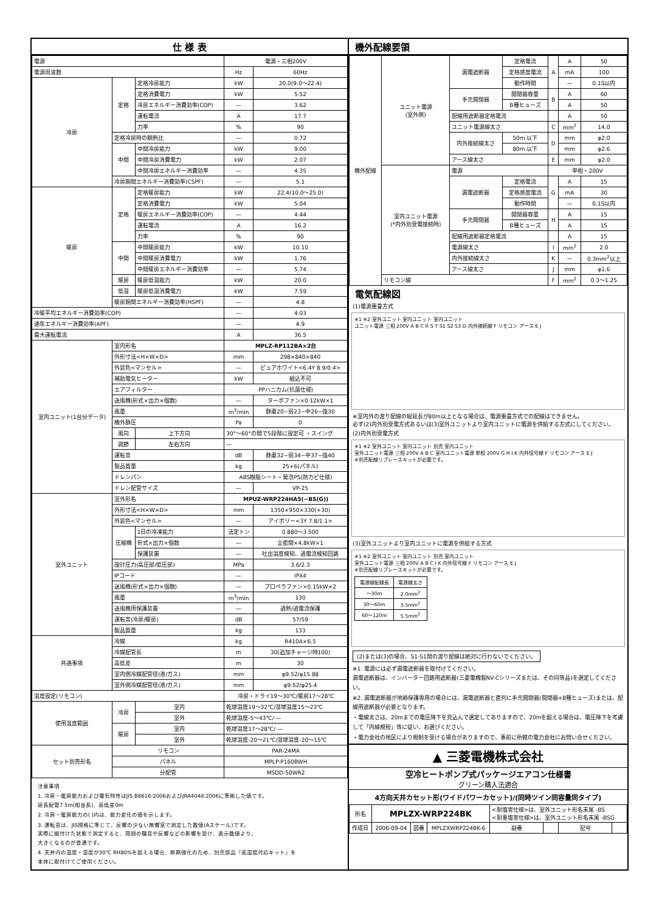仕 様 表
| 電源 | | | 電源・三相200V | |
| 電源周波数 | | | Hz | 60Hz |
| 冷房 | 定格 | 定格冷房能力 | kW | 20.0(9.0〜22.4) |
| | | 定格消費電力 | kW | 5.52 |
| | | 冷房エネルギー消費効率(COP) | — | 3.62 |
| | | 運転電流 | A | 17.7 |
| | | 力率 | % | 90 |
| | 定格冷房時の顕熱比 | | — | 0.72 |
| | 中間 | 中間冷房能力 | kW | 9.00 |
| | | 中間冷房消費電力 | kW | 2.07 |
| | | 中間冷房エネルギー消費効率 | — | 4.35 |
| | 冷房期間エネルギー消費効率(CSPF) | | — | 5.1 |
| 暖房 | 定格 | 定格暖房能力 | kW | 22.4(10.0〜25.0) |
| | | 定格消費電力 | kW | 5.04 |
| | | 暖房エネルギー消費効率(COP) | — | 4.44 |
| | | 運転電流 | A | 16.2 |
| | | 力率 | % | 90 |
| | 中間 | 中間暖房能力 | kW | 10.10 |
| | | 中間暖房消費電力 | kW | 1.76 |
| | | 中間暖房エネルギー消費効率 | — | 5.74 |
| | 暖房 | 暖房低温能力 | kW | 20.0 |
| | 低温 | 暖房低温消費電力 | kW | 7.59 |
| | 暖房期間エネルギー消費効率(HSPF) | | — | 4.8 |
| 冷暖平均エネルギー消費効率(COP) | | | — | 4.03 |
| 通年エネルギー消費効率(APF) | | | — | 4.9 |
| 最大運転電流 | | | A | 36.5 |
| 室内ユニット(1台分データ) | 室内形名 | | MPLZ-RP112BA×2台 | |
| | 外形寸法<H×W×D> | | mm | 298×840×840 |
| | 外装色<マンセル> | | — | ピュアホワイト<6.4Y 8.9/0.4> |
| | 補助電気ヒーター | | kW | 組込不可 |
| | エアフィルター | | PPハニカム(抗菌仕様) | |
| | 送風機(形式×出力×個数) | | — | ターボファン×0.12kW×1 |
| | 風量 | | m<sup>3</sup>/min | 静粛20−弱23−中26−強30 |
| | 機外静圧 | | Pa | 0 |
| | 風向 | 上下方向 | 30°〜60°の間で5段階に設定可 ・スイング | |
| | 調節 | 左右方向 | — | |
| | 運転音 | | dB | 静粛32−弱34−中37−強40 |
| | 製品質量 | | kg | 25+6(パネル) |
| | ドレンパン | | ABS樹脂シート・発泡PS(防カビ仕様) | |
| | ドレン配管サイズ | | — | VP-25 |
| 室外ユニット | 室外形名 | | MPUZ-WRP224HA5(−BS(G)) | |
| | 外形寸法<H×W×D> | | mm | 1350×950×330(+30) |
| | 外装色<マンセル> | | — | アイボリー<3Y 7.8/1.1> |
| | 圧縮機 | 1日の冷凍能力 | 法定トン | 0.880〜3.500 |
| | | 形式×出力×個数 | — | 全密閉×4.8kW×1 |
| | | 保護装置 | — | 吐出温度検知、過電流検知回路 |
| | 設計圧力(高圧部/低圧部) | | MPa | 3.6/2.3 |
| | IPコード | | — | IPX4 |
| | 送風機(形式×出力×個数) | | — | プロペラファン×0.15kW×2 |
| | 風量 | | m<sup>3</sup>/min | 130 |
| | 送風機用保護装置 | | — | 過熱/過電流保護 |
| | 運転音(冷房/暖房) | | dB | 57/59 |
| | 製品質量 | | kg | 133 |
| 共通事項 | 冷媒 | | kg | R410A×6.5 |
| | 冷媒配管長 | | m | 30(追加チャージ時100) |
| | 高低差 | | m | 30 |
| | 室内側冷媒配管径(液/ガス) | | mm | φ9.52/φ15.88 |
| | 室外側冷媒配管径(液/ガス) | | mm | φ9.52/φ25.4 |
| 温度設定(リモコン) | | | 冷房・ドライ19〜30℃/暖房17〜28℃ | |
| 使用温度範囲 | 冷房 | 室内 | 乾球温度19〜32℃/湿球温度15〜23℃ | |
| | | 室外 | 乾球温度-5〜43℃/ — | |
| | 暖房 | 室内 | 乾球温度17〜28℃/ — | |
| | | 室外 | 乾球温度-20〜21℃/湿球温度-20〜15℃ | |
| セット別売形名 | リモコン | | PAR-24MA | |
| | パネル | | MPLP-P160BWH | |
| | 分配管 | | MSDD-50WR2 | |
注意事項
1. 冷房・暖房能力および電気特性はJIS B8616:2006およびJRA4048:2006に準拠した値です。
延長配管7.5m(相当長)、高低差0m
2. 冷房・暖房能力の( )内は、能力変化の値を示します。
3. 運転音は、JIS規格に準じて、反響の少ない無響室で測定した数値(Aスケール)です。
実際に据付けた状態で測定すると、周囲の騒音や反響などの影響を受け、表示数値より、
大きくなるのが普通です。
4. 天井内の温度・湿度が30℃ RH80%を超える場合、断熱強化のため、別売部品『高湿度対応キット』を
本体に取付けてご使用ください。
機外配線要領
| 機外配線 | ユニット電源 (室外側) | 漏電遮断器 | 定格電流 | A | A | 50 |
| | | | 定格感度電流 | | mA | 100 |
| | | | 動作時間 | | — | 0.1S以内 |
| | | 手元開閉器 | 開閉器容量 | B | A | 60 |
| | | | B種ヒューズ | | A | 50 |
| | | 配線用遮断器定格電流 | | | A | 50 |
| | | ユニット電源線太さ | | C | mm<sup>2</sup> | 14.0 |
| | | 内外接続線太さ | 50m 以下 | D | mm | φ2.0 |
| | | | 80m 以下 | | mm | φ2.6 |
| | | アース線太さ | | E | mm | φ2.0 |
| | 室内ユニット電源 (*内外別受電接続時) | 電源 | | 単相・200V | | |
| | | 漏電遮断器 | 定格電流 | G | A | 15 |
| | | | 定格感度電流 | | mA | 30 |
| | | | 動作時間 | | — | 0.1S以内 |
| | | 手元開閉器 | 開閉器容量 | H | A | 15 |
| | | | B種ヒューズ | | A | 15 |
| | | 配線用遮断器定格電流 | | | A | 15 |
| | | 電源線太さ | | I | mm<sup>2</sup> | 2.0 |
| | | 内外接続線太さ | | K | — | 0.3mm<sup>2</sup>以上 |
| | | アース線太さ | | J | mm | φ1.6 |
| | リモコン線 | | | F | mm<sup>2</sup> | 0.3〜1.25 |
電気配線図
(1)電源重畳方式
※1 ※2 室外ユニット 室内ユニット 室内ユニット
ユニット電源 三相 200V A B C R S T S1 S2 S3 D 内外接続線 F リモコン アース E J
※室内外の渡り配線の総延長が80m以上となる場合は、電源重畳方式での配線はできません。
必ず(2)内外別受電方式あるいは(3)室外ユニットより室内ユニットに電源を供給する方式にしてください。
(2)内外別受電方式
※1 ※2 室外ユニット 室内ユニット 別売 室内ユニット
室外ユニット電源 三相 200V A B C 室内ユニット電源 単相 200V G H I K 内外信号線 F リモコン アース E J
※別売配線リプレースキットが必要です。
(3)室外ユニットより室内ユニットに電源を供給する方式
※1 ※2 室外ユニット 室内ユニット 別売 室内ユニット
室外ユニット電源 三相 200V A B C I K 内外信号線 F リモコン アース E J
※別売配線リプレースキットが必要です。
| 電源線配線長 | 電源線太さ |
| 〜30m | 2.0mm<sup>2</sup> |
| 30〜60m | 3.5mm<sup>2</sup> |
| 60〜120m | 5.5mm<sup>2</sup> |
(2)または(3)の場合、S1-S1間の渡り配線は絶対に行わないでください。
※1. 電源には必ず漏電遮断器を取付けてください。
漏電遮断器は、インバーター回路用遮断器(三菱電機製NV-Cシリーズまたは、その同等品)を選定してください。
※2. 漏電遮断器が地絡保護専用の場合には、漏電遮断器と直列に手元開閉器(開閉器+B種ヒューズ)または、配線用遮断器が必要となります。
・電線太さは、20mまでの電圧降下を見込んで選定してありますので、20mを超える場合は、電圧降下を考慮して「内線規程」等に従い、お選びください。
・電力会社の地区により規制を受ける場合がありますので、事前に所轄の電力会社にお問い合せください。
▲ 三菱電機株式会社
空冷ヒートポンプ式パッケージエアコン仕様書
グリーン購入法適合
4方向天井カセット形(ワイドパワーカセット)/(同時ツイン同容量同タイプ)
| 形名 | MPLZX-WRP224BK | | | <耐塩害仕様>は、室外ユニット形名末尾 -BS <耐重塩害仕様>は、室外ユニット形名末尾 -BSG | | | |
| 作成日 | 2006-09-04 | 図番 | MPLZXWRP224BK-6 | 副番 | | 記号 | |